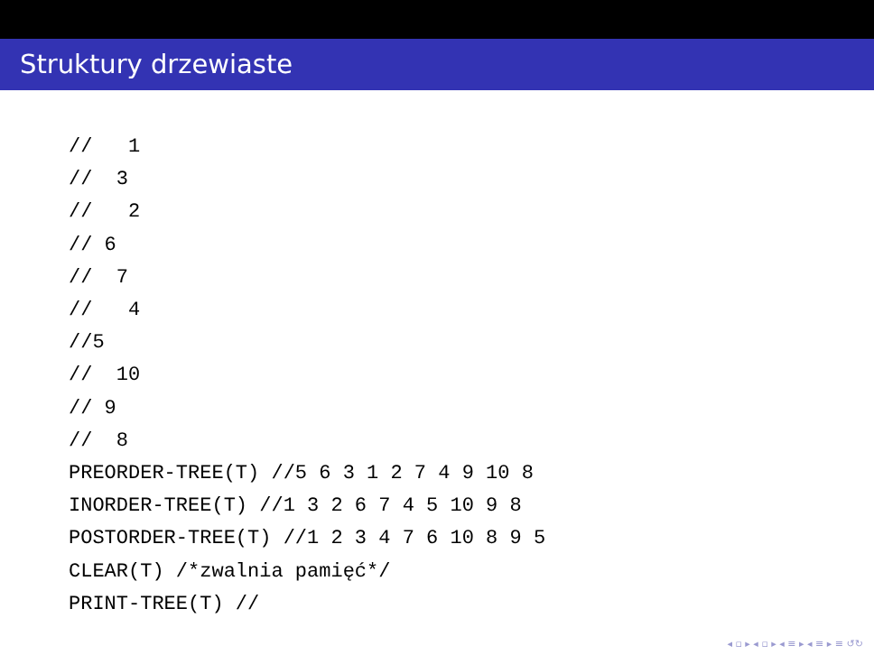Struktury drzewiaste
//   1
//  3
//   2
// 6
//  7
//   4
//5
//  10
// 9
//  8
PREORDER-TREE(T) //5 6 3 1 2 7 4 9 10 8
INORDER-TREE(T) //1 3 2 6 7 4 5 10 9 8
POSTORDER-TREE(T) //1 2 3 4 7 6 10 8 9 5
CLEAR(T) /*zwalnia pamięć*/
PRINT-TREE(T) //
◂ ▫ ▸ ◂ ▫ ▸ ◂ ≡ ▸ ◂ ≡ ▸ ≡ ↺↻